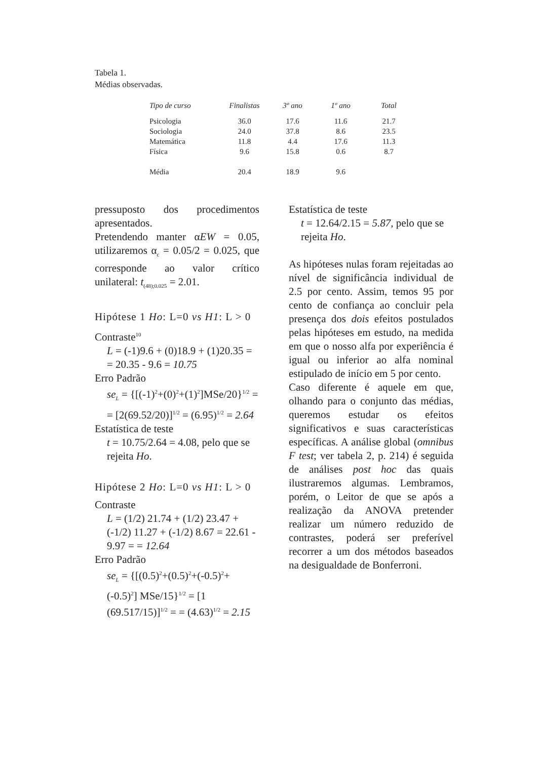Tabela 1.
Médias observadas.
| Tipo de curso | Finalistas | 3º ano | 1º ano | Total |
| --- | --- | --- | --- | --- |
| Psicologia | 36.0 | 17.6 | 11.6 | 21.7 |
| Sociologia | 24.0 | 37.8 | 8.6 | 23.5 |
| Matemática | 11.8 | 4.4 | 17.6 | 11.3 |
| Física | 9.6 | 15.8 | 0.6 | 8.7 |
| Média | 20.4 | 18.9 | 9.6 | |
pressuposto dos procedimentos apresentados.
Pretendendo manter αEW = 0.05, utilizaremos α<sub>c</sub> = 0.05/2 = 0.025, que corresponde ao valor crítico unilateral: t<sub>(48);0.025</sub> = 2.01.
Hipótese 1 Ho: L=0 vs H1: L > 0
Contraste<sup>10</sup>
L = (-1)9.6 + (0)18.9 + (1)20.35 = = 20.35 - 9.6 = 10.75
Erro Padrão
se<sub>L</sub> = {[(-1)<sup>2</sup>+(0)<sup>2</sup>+(1)<sup>2</sup>]MSe/20}<sup>1/2</sup> = = [2(69.52/20)]<sup>1/2</sup> = (6.95)<sup>1/2</sup> = 2.64
Estatística de teste
t = 10.75/2.64 = 4.08, pelo que se rejeita Ho.
Hipótese 2 Ho: L=0 vs H1: L > 0
Contraste
L = (1/2) 21.74 + (1/2) 23.47 + (-1/2) 11.27 + (-1/2) 8.67 = 22.61 - 9.97 = = 12.64
Erro Padrão
se<sub>L</sub> = {[(0.5)<sup>2</sup>+(0.5)<sup>2</sup>+(-0.5)<sup>2</sup>+(-0.5)<sup>2</sup>] MSe/15}<sup>1/2</sup> = [1 (69.517/15)]<sup>1/2</sup> = = (4.63)<sup>1/2</sup> = 2.15
Estatística de teste
t = 12.64/2.15 = 5.87, pelo que se rejeita Ho.
As hipóteses nulas foram rejeitadas ao nível de significância individual de 2.5 por cento. Assim, temos 95 por cento de confiança ao concluir pela presença dos dois efeitos postulados pelas hipóteses em estudo, na medida em que o nosso alfa por experiência é igual ou inferior ao alfa nominal estipulado de início em 5 por cento.
Caso diferente é aquele em que, olhando para o conjunto das médias, queremos estudar os efeitos significativos e suas características específicas. A análise global (omnibus F test; ver tabela 2, p. 214) é seguida de análises post hoc das quais ilustraremos algumas. Lembramos, porém, o Leitor de que se após a realização da ANOVA pretender realizar um número reduzido de contrastes, poderá ser preferível recorrer a um dos métodos baseados na desigualdade de Bonferroni.